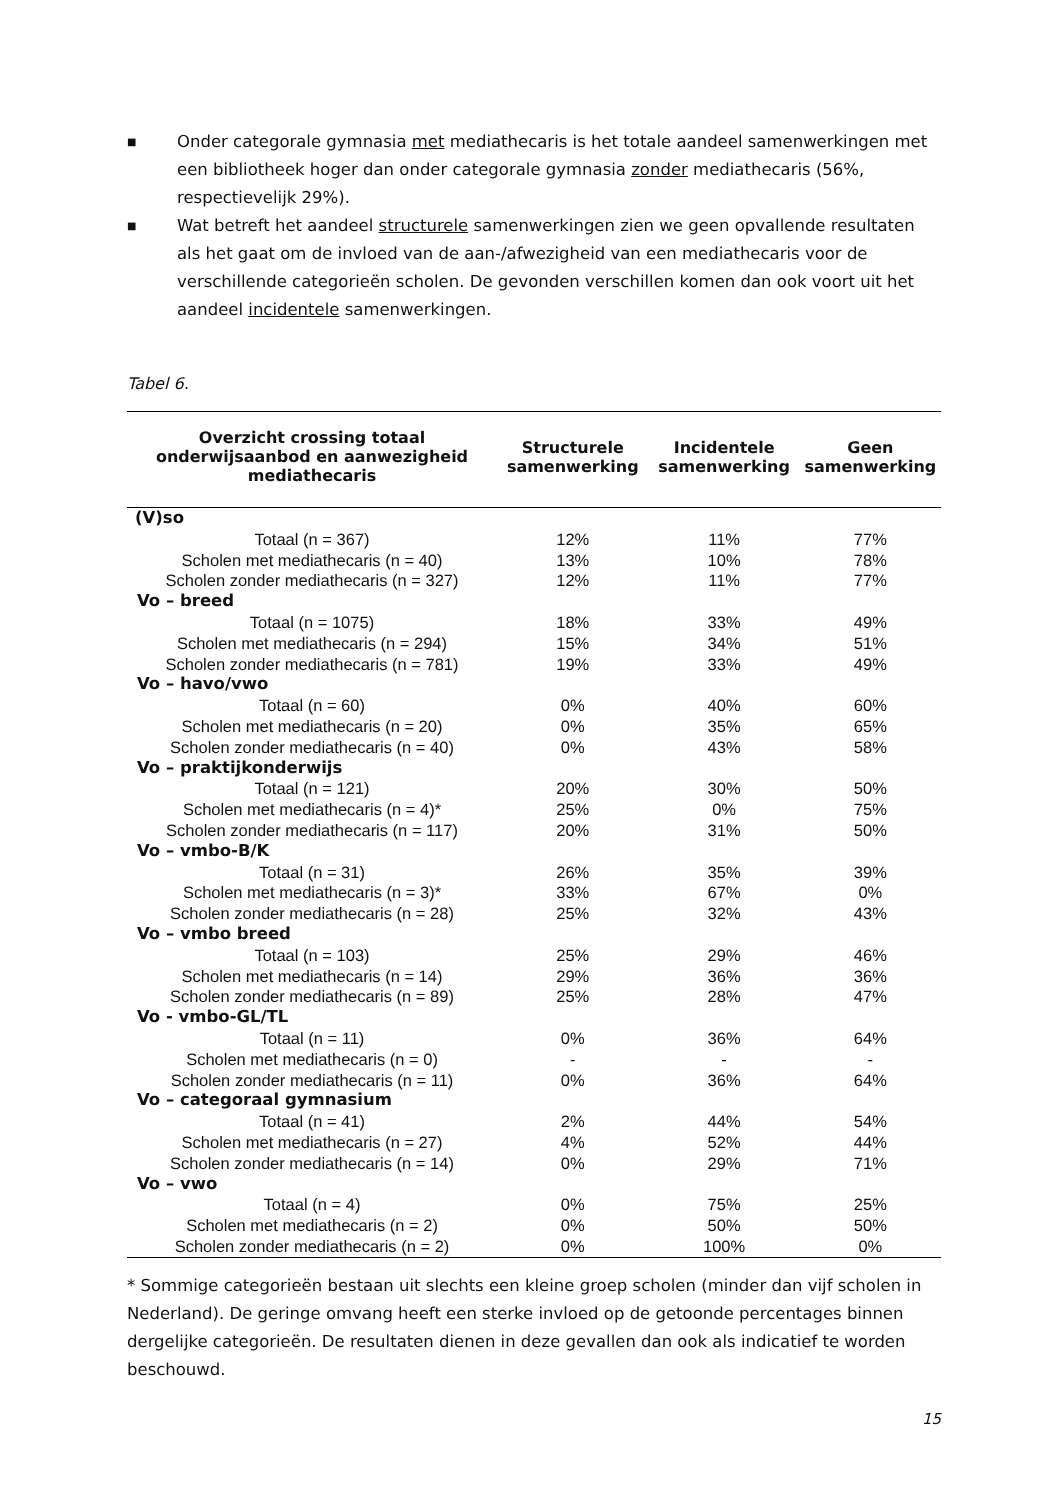■ Onder categorale gymnasia met mediathecaris is het totale aandeel samenwerkingen met een bibliotheek hoger dan onder categorale gymnasia zonder mediathecaris (56%, respectievelijk 29%).
■ Wat betreft het aandeel structurele samenwerkingen zien we geen opvallende resultaten als het gaat om de invloed van de aan-/afwezigheid van een mediathecaris voor de verschillende categorieën scholen. De gevonden verschillen komen dan ook voort uit het aandeel incidentele samenwerkingen.
Tabel 6.
| Overzicht crossing totaal onderwijsaanbod en aanwezigheid mediathecaris | Structurele samenwerking | Incidentele samenwerking | Geen samenwerking |
| --- | --- | --- | --- |
| (V)so | | | |
| Totaal (n = 367) | 12% | 11% | 77% |
| Scholen met mediathecaris (n = 40) | 13% | 10% | 78% |
| Scholen zonder mediathecaris (n = 327) | 12% | 11% | 77% |
| Vo – breed | | | |
| Totaal (n = 1075) | 18% | 33% | 49% |
| Scholen met mediathecaris (n = 294) | 15% | 34% | 51% |
| Scholen zonder mediathecaris (n = 781) | 19% | 33% | 49% |
| Vo – havo/vwo | | | |
| Totaal (n = 60) | 0% | 40% | 60% |
| Scholen met mediathecaris (n = 20) | 0% | 35% | 65% |
| Scholen zonder mediathecaris (n = 40) | 0% | 43% | 58% |
| Vo – praktijkonderwijs | | | |
| Totaal (n = 121) | 20% | 30% | 50% |
| Scholen met mediathecaris (n = 4)* | 25% | 0% | 75% |
| Scholen zonder mediathecaris (n = 117) | 20% | 31% | 50% |
| Vo – vmbo-B/K | | | |
| Totaal (n = 31) | 26% | 35% | 39% |
| Scholen met mediathecaris (n = 3)* | 33% | 67% | 0% |
| Scholen zonder mediathecaris (n = 28) | 25% | 32% | 43% |
| Vo – vmbo breed | | | |
| Totaal (n = 103) | 25% | 29% | 46% |
| Scholen met mediathecaris (n = 14) | 29% | 36% | 36% |
| Scholen zonder mediathecaris (n = 89) | 25% | 28% | 47% |
| Vo - vmbo-GL/TL | | | |
| Totaal (n = 11) | 0% | 36% | 64% |
| Scholen met mediathecaris (n = 0) | - | - | - |
| Scholen zonder mediathecaris (n = 11) | 0% | 36% | 64% |
| Vo – categoraal gymnasium | | | |
| Totaal (n = 41) | 2% | 44% | 54% |
| Scholen met mediathecaris (n = 27) | 4% | 52% | 44% |
| Scholen zonder mediathecaris (n = 14) | 0% | 29% | 71% |
| Vo – vwo | | | |
| Totaal (n = 4) | 0% | 75% | 25% |
| Scholen met mediathecaris (n = 2) | 0% | 50% | 50% |
| Scholen zonder mediathecaris (n = 2) | 0% | 100% | 0% |
* Sommige categorieën bestaan uit slechts een kleine groep scholen (minder dan vijf scholen in Nederland). De geringe omvang heeft een sterke invloed op de getoonde percentages binnen dergelijke categorieën. De resultaten dienen in deze gevallen dan ook als indicatief te worden beschouwd.
15